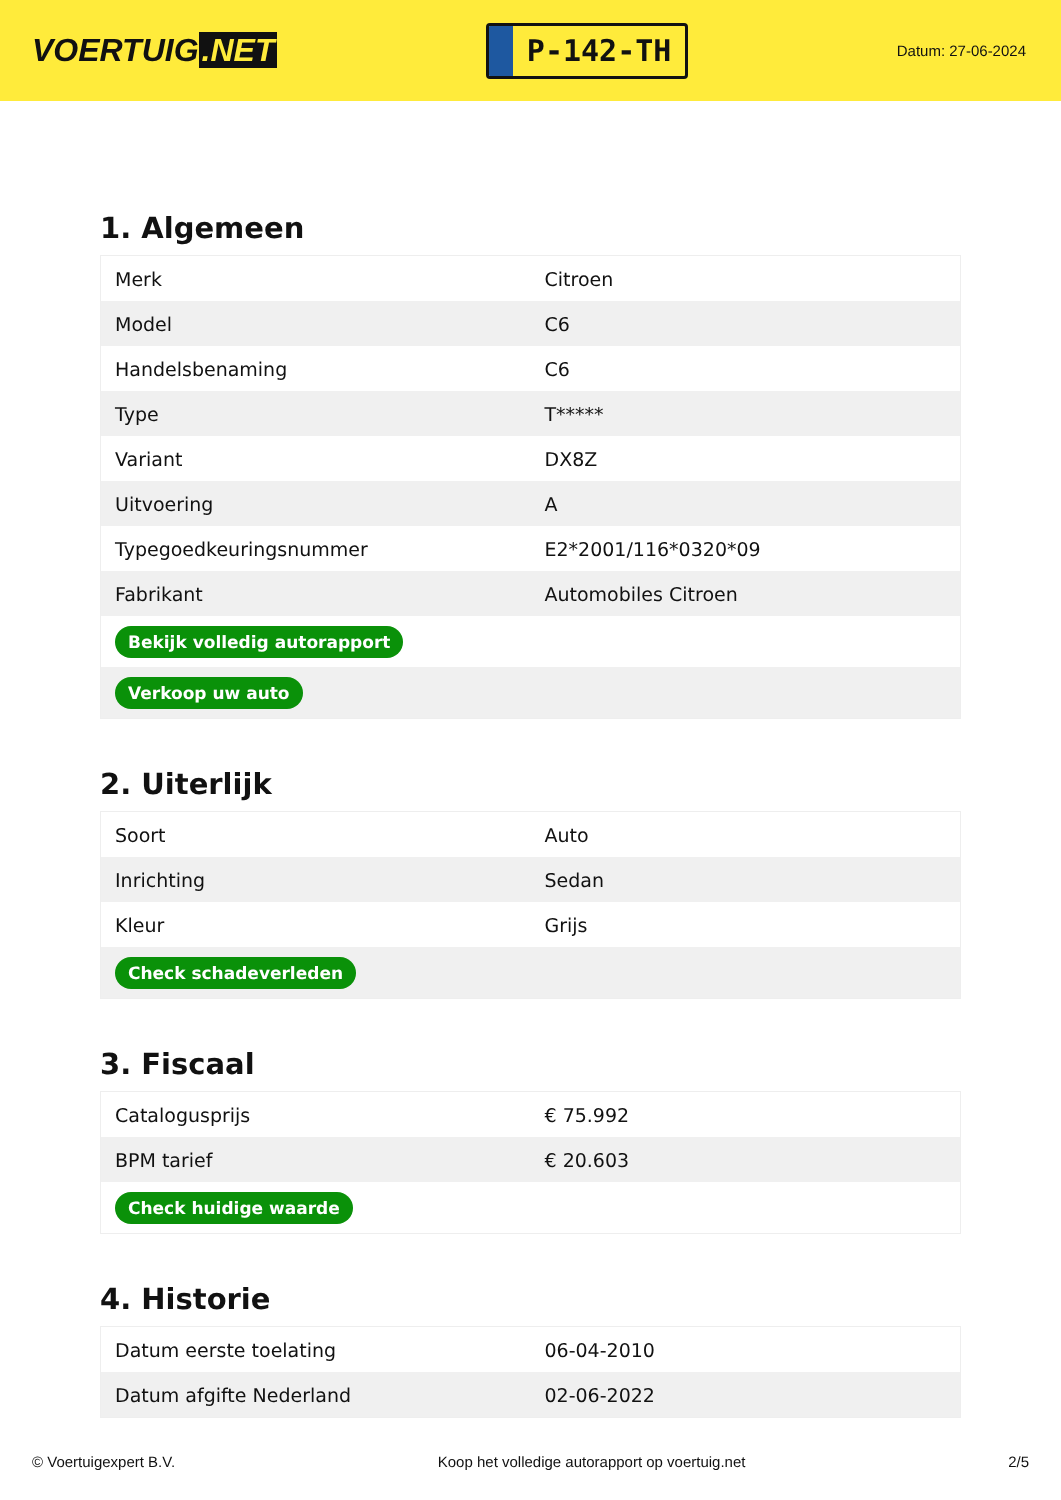VOERTUIG.NET
P-142-TH
Datum: 27-06-2024
1. Algemeen
| Merk | Citroen |
| Model | C6 |
| Handelsbenaming | C6 |
| Type | T***** |
| Variant | DX8Z |
| Uitvoering | A |
| Typegoedkeuringsnummer | E2*2001/116*0320*09 |
| Fabrikant | Automobiles Citroen |
| Bekijk volledig autorapport | |
| Verkoop uw auto | |
2. Uiterlijk
| Soort | Auto |
| Inrichting | Sedan |
| Kleur | Grijs |
| Check schadeverleden | |
3. Fiscaal
| Catalogusprijs | € 75.992 |
| BPM tarief | € 20.603 |
| Check huidige waarde | |
4. Historie
| Datum eerste toelating | 06-04-2010 |
| Datum afgifte Nederland | 02-06-2022 |
© Voertuigexpert B.V. Koop het volledige autorapport op voertuig.net 2/5